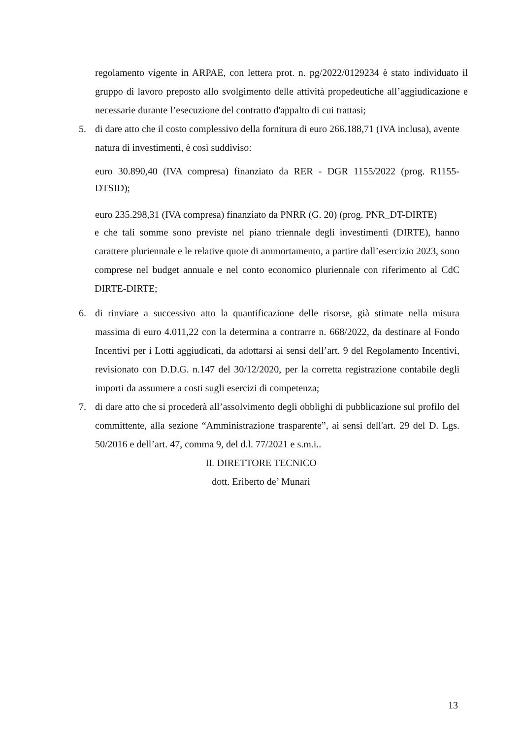regolamento vigente in ARPAE, con lettera prot. n. pg/2022/0129234 è stato individuato il gruppo di lavoro preposto allo svolgimento delle attività propedeutiche all’aggiudicazione e necessarie durante l’esecuzione del contratto d'appalto di cui trattasi;
5. di dare atto che il costo complessivo della fornitura di euro 266.188,71 (IVA inclusa), avente natura di investimenti, è così suddiviso:
euro 30.890,40 (IVA compresa) finanziato da RER - DGR 1155/2022 (prog. R1155-DTSID);
euro 235.298,31 (IVA compresa) finanziato da PNRR (G. 20) (prog. PNR_DT-DIRTE)
e che tali somme sono previste nel piano triennale degli investimenti (DIRTE), hanno carattere pluriennale e le relative quote di ammortamento, a partire dall’esercizio 2023, sono comprese nel budget annuale e nel conto economico pluriennale con riferimento al CdC DIRTE-DIRTE;
6. di rinviare a successivo atto la quantificazione delle risorse, già stimate nella misura massima di euro 4.011,22 con la determina a contrarre n. 668/2022, da destinare al Fondo Incentivi per i Lotti aggiudicati, da adottarsi ai sensi dell’art. 9 del Regolamento Incentivi, revisionato con D.D.G. n.147 del 30/12/2020, per la corretta registrazione contabile degli importi da assumere a costi sugli esercizi di competenza;
7. di dare atto che si procederà all’assolvimento degli obblighi di pubblicazione sul profilo del committente, alla sezione “Amministrazione trasparente”, ai sensi dell'art. 29 del D. Lgs. 50/2016 e dell’art. 47, comma 9, del d.l. 77/2021 e s.m.i..
IL DIRETTORE TECNICO
dott. Eriberto de’ Munari
13